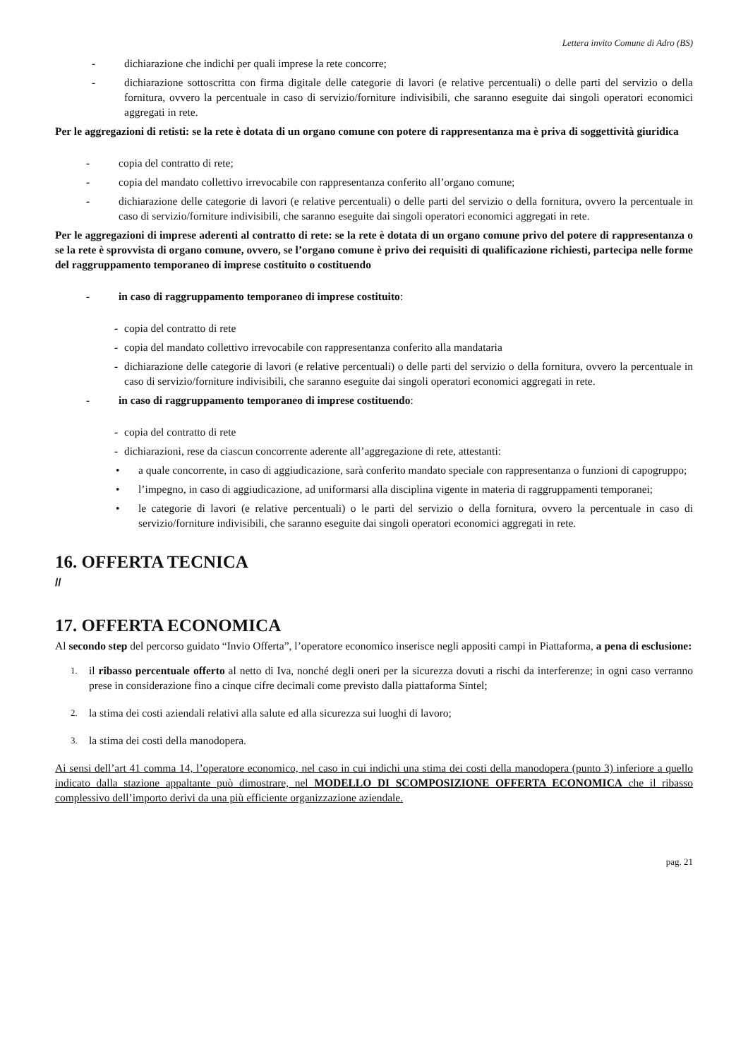Lettera invito Comune di Adro (BS)
- dichiarazione che indichi per quali imprese la rete concorre;
- dichiarazione sottoscritta con firma digitale delle categorie di lavori (e relative percentuali) o delle parti del servizio o della fornitura, ovvero la percentuale in caso di servizio/forniture indivisibili, che saranno eseguite dai singoli operatori economici aggregati in rete.
Per le aggregazioni di retisti: se la rete è dotata di un organo comune con potere di rappresentanza ma è priva di soggettività giuridica
- copia del contratto di rete;
- copia del mandato collettivo irrevocabile con rappresentanza conferito all’organo comune;
- dichiarazione delle categorie di lavori (e relative percentuali) o delle parti del servizio o della fornitura, ovvero la percentuale in caso di servizio/forniture indivisibili, che saranno eseguite dai singoli operatori economici aggregati in rete.
Per le aggregazioni di imprese aderenti al contratto di rete: se la rete è dotata di un organo comune privo del potere di rappresentanza o se la rete è sprovvista di organo comune, ovvero, se l’organo comune è privo dei requisiti di qualificazione richiesti, partecipa nelle forme del raggruppamento temporaneo di imprese costituito o costituendo
- in caso di raggruppamento temporaneo di imprese costituito:
- copia del contratto di rete
- copia del mandato collettivo irrevocabile con rappresentanza conferito alla mandataria
- dichiarazione delle categorie di lavori (e relative percentuali) o delle parti del servizio o della fornitura, ovvero la percentuale in caso di servizio/forniture indivisibili, che saranno eseguite dai singoli operatori economici aggregati in rete.
- in caso di raggruppamento temporaneo di imprese costituendo:
- copia del contratto di rete
- dichiarazioni, rese da ciascun concorrente aderente all’aggregazione di rete, attestanti:
• a quale concorrente, in caso di aggiudicazione, sarà conferito mandato speciale con rappresentanza o funzioni di capogruppo;
• l’impegno, in caso di aggiudicazione, ad uniformarsi alla disciplina vigente in materia di raggruppamenti temporanei;
• le categorie di lavori (e relative percentuali) o le parti del servizio o della fornitura, ovvero la percentuale in caso di servizio/forniture indivisibili, che saranno eseguite dai singoli operatori economici aggregati in rete.
16. OFFERTA TECNICA
//
17. OFFERTA ECONOMICA
Al secondo step del percorso guidato “Invio Offerta”, l’operatore economico inserisce negli appositi campi in Piattaforma, a pena di esclusione:
1. il ribasso percentuale offerto al netto di Iva, nonché degli oneri per la sicurezza dovuti a rischi da interferenze; in ogni caso verranno prese in considerazione fino a cinque cifre decimali come previsto dalla piattaforma Sintel;
2. la stima dei costi aziendali relativi alla salute ed alla sicurezza sui luoghi di lavoro;
3. la stima dei costi della manodopera.
Ai sensi dell’art 41 comma 14, l’operatore economico, nel caso in cui indichi una stima dei costi della manodopera (punto 3) inferiore a quello indicato dalla stazione appaltante può dimostrare, nel MODELLO DI SCOMPOSIZIONE OFFERTA ECONOMICA che il ribasso complessivo dell’importo derivi da una più efficiente organizzazione aziendale.
pag. 21